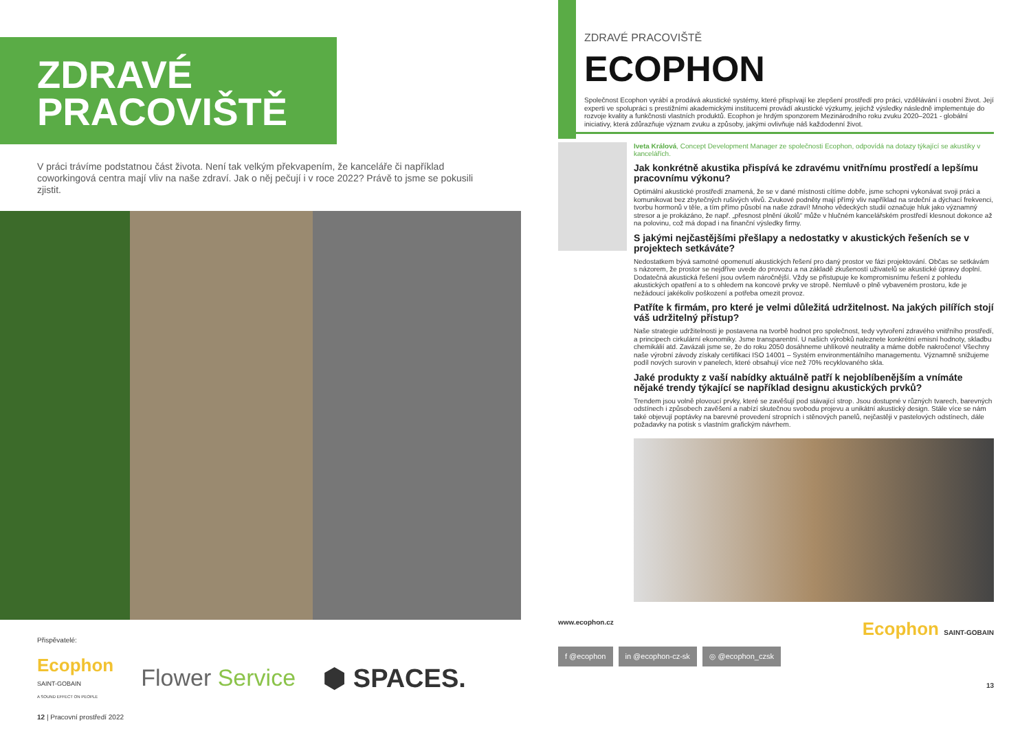ZDRAVÉ
PRACOVIŠTĚ
V práci trávíme podstatnou část života. Není tak velkým překvapením, že kanceláře či například coworkingová centra mají vliv na naše zdraví. Jak o něj pečují i v roce 2022? Právě to jsme se pokusili zjistit.
Přispěvatelé:
Ecophon
SAINT-GOBAIN
A SOUND EFFECT ON PEOPLE
Flower Service ⬢ SPACES.
12 | Pracovní prostředí 2022
ZDRAVÉ PRACOVIŠTĚ
ECOPHON
Společnost Ecophon vyrábí a prodává akustické systémy, které přispívají ke zlepšení prostředí pro práci, vzdělávání i osobní život. Její experti ve spolupráci s prestižními akademickými institucemi provádí akustické výzkumy, jejichž výsledky následně implementuje do rozvoje kvality a funkčnosti vlastních produktů. Ecophon je hrdým sponzorem Mezinárodního roku zvuku 2020–2021 - globální iniciativy, která zdůrazňuje význam zvuku a způsoby, jakými ovlivňuje náš každodenní život.
Iveta Králová, Concept Development Manager ze společnosti Ecophon, odpovídá na dotazy týkající se akustiky v kancelářích.
Jak konkrétně akustika přispívá ke zdravému vnitřnímu prostředí a lepšímu pracovnímu výkonu?
Optimální akustické prostředí znamená, že se v dané místnosti cítíme dobře, jsme schopni vykonávat svoji práci a komunikovat bez zbytečných rušivých vlivů. Zvukové podněty mají přímý vliv například na srdeční a dýchací frekvenci, tvorbu hormonů v těle, a tím přímo působí na naše zdraví! Mnoho vědeckých studií označuje hluk jako významný stresor a je prokázáno, že např. „přesnost plnění úkolů“ může v hlučném kancelářském prostředí klesnout dokonce až na polovinu, což má dopad i na finanční výsledky firmy.
S jakými nejčastějšími přešlapy a nedostatky v akustických řešeních se v projektech setkáváte?
Nedostatkem bývá samotné opomenutí akustických řešení pro daný prostor ve fázi projektování. Občas se setkávám s názorem, že prostor se nejdříve uvede do provozu a na základě zkušeností uživatelů se akustické úpravy doplní. Dodatečná akustická řešení jsou ovšem náročnější. Vždy se přistupuje ke kompromisnímu řešení z pohledu akustických opatření a to s ohledem na koncové prvky ve stropě. Nemluvě o plně vybaveném prostoru, kde je nežádoucí jakékoliv poškození a potřeba omezit provoz.
Patříte k firmám, pro které je velmi důležitá udržitelnost. Na jakých pilířích stojí váš udržitelný přístup?
Naše strategie udržitelnosti je postavena na tvorbě hodnot pro společnost, tedy vytvoření zdravého vnitřního prostředí, a principech cirkulární ekonomiky. Jsme transparentní. U našich výrobků naleznete konkrétní emisní hodnoty, skladbu chemikálií atd. Zavázali jsme se, že do roku 2050 dosáhneme uhlíkové neutrality a máme dobře nakročeno! Všechny naše výrobní závody získaly certifikaci ISO 14001 – Systém environmentálního managementu. Významně snižujeme podíl nových surovin v panelech, které obsahují více než 70% recyklovaného skla.
Jaké produkty z vaší nabídky aktuálně patří k nejoblíbenějším a vnímáte nějaké trendy týkající se například designu akustických prvků?
Trendem jsou volně plovoucí prvky, které se zavěšují pod stávající strop. Jsou dostupné v různých tvarech, barevných odstínech i způsobech zavěšení a nabízí skutečnou svobodu projevu a unikátní akustický design. Stále více se nám také objevují poptávky na barevné provedení stropních i stěnových panelů, nejčastěji v pastelových odstínech, dále požadavky na potisk s vlastním grafickým návrhem.
www.ecophon.cz Ecophon SAINT-GOBAIN
f @ecophon in @ecophon-cz-sk ◎ @ecophon_czsk
13